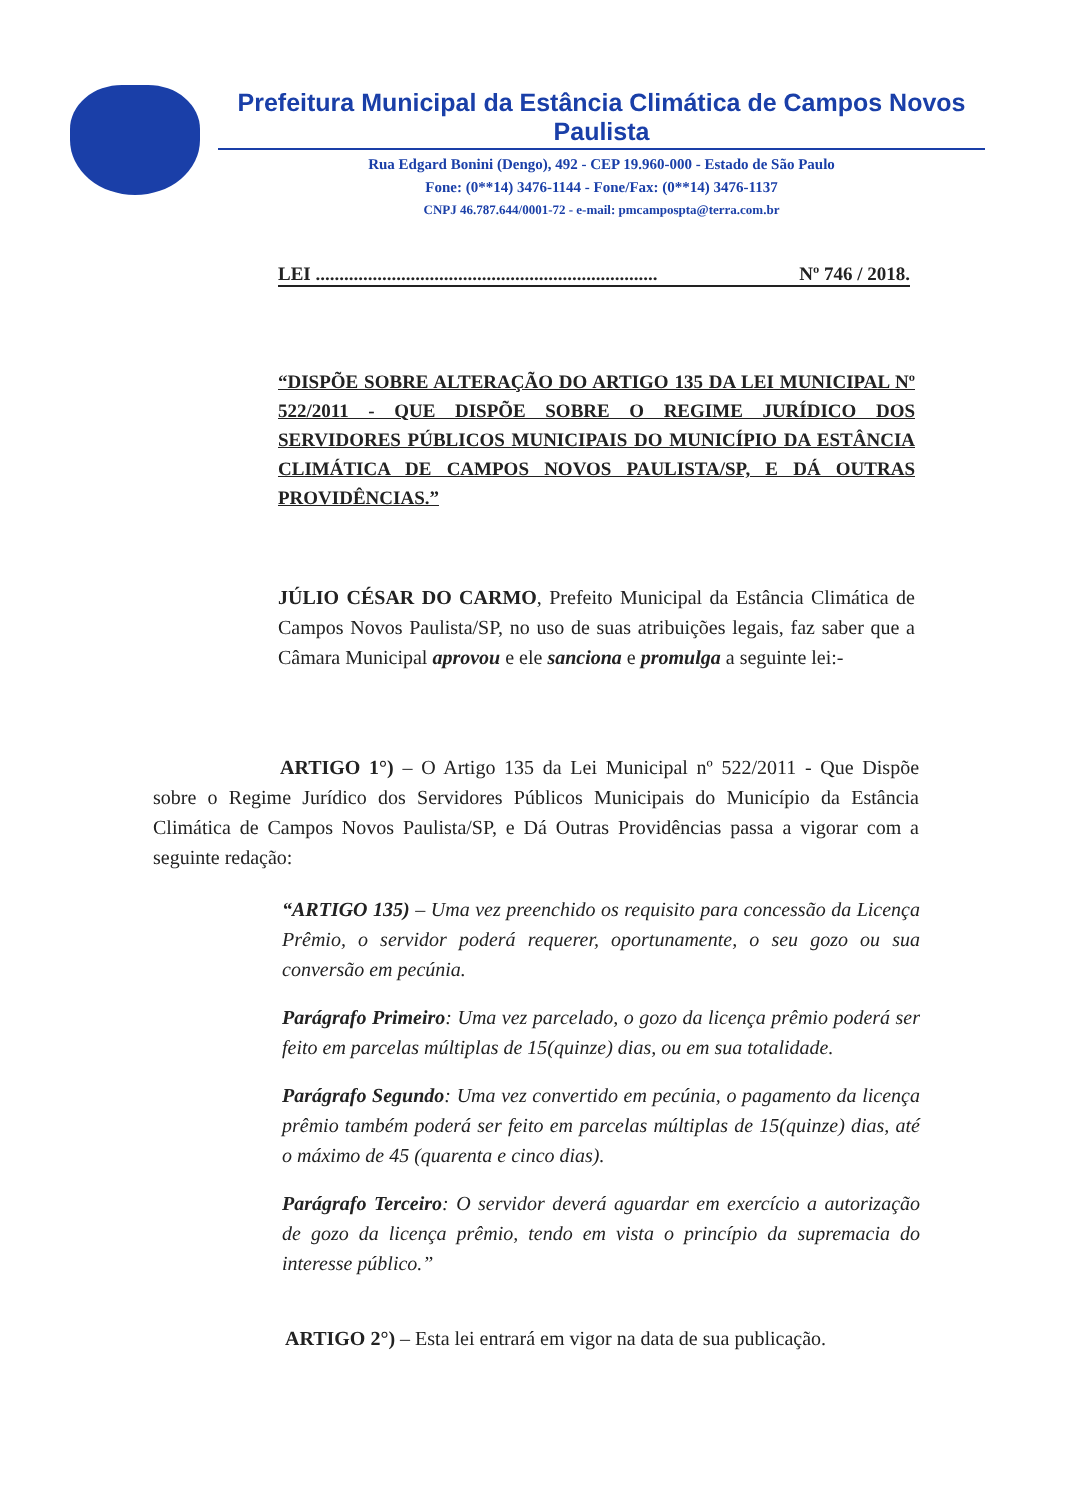Prefeitura Municipal da Estância Climática de Campos Novos Paulista
Rua Edgard Bonini (Dengo), 492 - CEP 19.960-000 - Estado de São Paulo
Fone: (0**14) 3476-1144 - Fone/Fax: (0**14) 3476-1137
CNPJ 46.787.644/0001-72 - e-mail: pmcampospta@terra.com.br
LEI ........................................................................ Nº 746 / 2018.
“DISPÕE SOBRE ALTERAÇÃO DO ARTIGO 135 DA LEI MUNICIPAL Nº 522/2011 - QUE DISPÕE SOBRE O REGIME JURÍDICO DOS SERVIDORES PÚBLICOS MUNICIPAIS DO MUNICÍPIO DA ESTÂNCIA CLIMÁTICA DE CAMPOS NOVOS PAULISTA/SP, E DÁ OUTRAS PROVIDÊNCIAS.”
JÚLIO CÉSAR DO CARMO, Prefeito Municipal da Estância Climática de Campos Novos Paulista/SP, no uso de suas atribuições legais, faz saber que a Câmara Municipal aprovou e ele sanciona e promulga a seguinte lei:-
ARTIGO 1°) – O Artigo 135 da Lei Municipal nº 522/2011 - Que Dispõe sobre o Regime Jurídico dos Servidores Públicos Municipais do Município da Estância Climática de Campos Novos Paulista/SP, e Dá Outras Providências passa a vigorar com a seguinte redação:
“ARTIGO 135) – Uma vez preenchido os requisito para concessão da Licença Prêmio, o servidor poderá requerer, oportunamente, o seu gozo ou sua conversão em pecúnia.
Parágrafo Primeiro: Uma vez parcelado, o gozo da licença prêmio poderá ser feito em parcelas múltiplas de 15(quinze) dias, ou em sua totalidade.
Parágrafo Segundo: Uma vez convertido em pecúnia, o pagamento da licença prêmio também poderá ser feito em parcelas múltiplas de 15(quinze) dias, até o máximo de 45 (quarenta e cinco dias).
Parágrafo Terceiro: O servidor deverá aguardar em exercício a autorização de gozo da licença prêmio, tendo em vista o princípio da supremacia do interesse público.”
ARTIGO 2°) – Esta lei entrará em vigor na data de sua publicação.